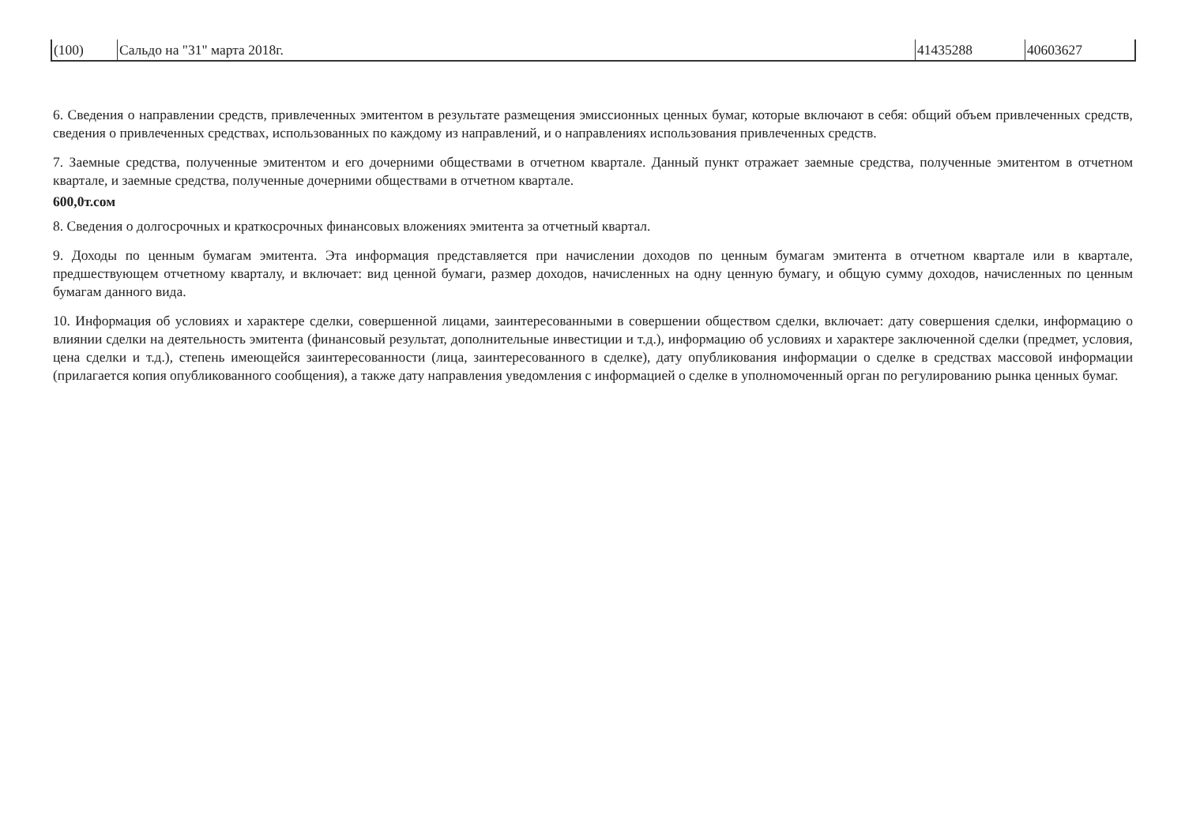| (100) | Сальдо на "31" марта 2018г. | 41435288 | 40603627 |
6. Сведения о направлении средств, привлеченных эмитентом в результате размещения эмиссионных ценных бумаг, которые включают в себя: общий объем привлеченных средств, сведения о привлеченных средствах, использованных по каждому из направлений, и о направлениях использования привлеченных средств.
7. Заемные средства, полученные эмитентом и его дочерними обществами в отчетном квартале. Данный пункт отражает заемные средства, полученные эмитентом в отчетном квартале, и заемные средства, полученные дочерними обществами в отчетном квартале.
600,0т.сом
8. Сведения о долгосрочных и краткосрочных финансовых вложениях эмитента за отчетный квартал.
9. Доходы по ценным бумагам эмитента. Эта информация представляется при начислении доходов по ценным бумагам эмитента в отчетном квартале или в квартале, предшествующем отчетному кварталу, и включает: вид ценной бумаги, размер доходов, начисленных на одну ценную бумагу, и общую сумму доходов, начисленных по ценным бумагам данного вида.
10. Информация об условиях и характере сделки, совершенной лицами, заинтересованными в совершении обществом сделки, включает: дату совершения сделки, информацию о влиянии сделки на деятельность эмитента (финансовый результат, дополнительные инвестиции и т.д.), информацию об условиях и характере заключенной сделки (предмет, условия, цена сделки и т.д.), степень имеющейся заинтересованности (лица, заинтересованного в сделке), дату опубликования информации о сделке в средствах массовой информации (прилагается копия опубликованного сообщения), а также дату направления уведомления с информацией о сделке в уполномоченный орган по регулированию рынка ценных бумаг.